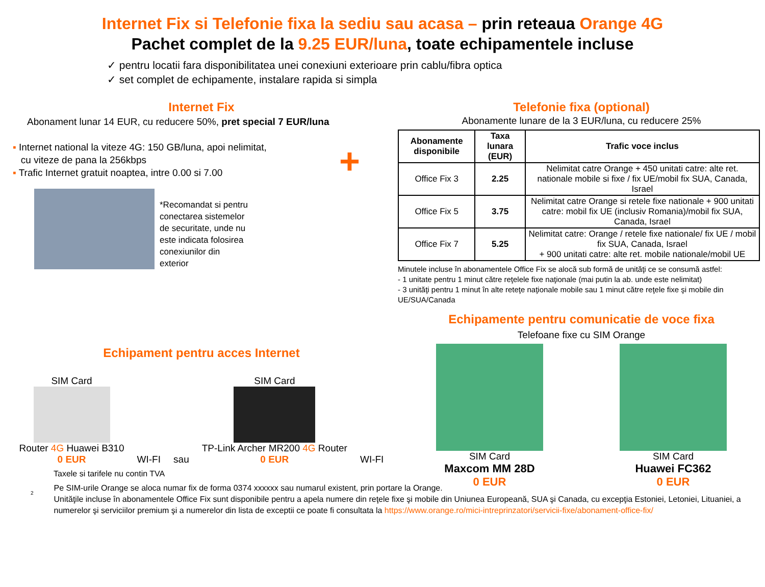Internet Fix si Telefonie fixa la sediu sau acasa – prin reteaua Orange 4G
Pachet complet de la 9.25 EUR/luna, toate echipamentele incluse
✓ pentru locatii fara disponibilitatea unei conexiuni exterioare prin cablu/fibra optica
✓ set complet de echipamente, instalare rapida si simpla
Internet Fix
Abonament lunar 14 EUR, cu reducere 50%, pret special 7 EUR/luna
▪ Internet national la viteze 4G: 150 GB/luna, apoi nelimitat,
cu viteze de pana la 256kbps
▪ Trafic Internet gratuit noaptea, intre 0.00 si 7.00
+
*Recomandat si pentru
conectarea sistemelor
de securitate, unde nu
este indicata folosirea
conexiunilor din
exterior
Echipament pentru acces Internet
SIM Card
Router 4G Huawei B310
0 EUR
WI-FI
sau
SIM Card
TP-Link Archer MR200 4G Router
0 EUR
WI-FI
Telefonie fixa (optional)
Abonamente lunare de la 3 EUR/luna, cu reducere 25%
| Abonamente disponibile | Taxa lunara (EUR) | Trafic voce inclus |
| --- | --- | --- |
| Office Fix 3 | 2.25 | Nelimitat catre Orange + 450 unitati catre: alte ret. nationale mobile si fixe / fix UE/mobil fix SUA, Canada, Israel |
| Office Fix 5 | 3.75 | Nelimitat catre Orange si retele fixe nationale + 900 unitati catre: mobil fix UE (inclusiv Romania)/mobil fix SUA, Canada, Israel |
| Office Fix 7 | 5.25 | Nelimitat catre: Orange / retele fixe nationale/ fix UE / mobil fix SUA, Canada, Israel + 900 unitati catre: alte ret. mobile nationale/mobil UE |
Minutele incluse în abonamentele Office Fix se alocă sub formă de unităţi ce se consumă astfel:
- 1 unitate pentru 1 minut către reţelele fixe naţionale (mai putin la ab. unde este nelimitat)
- 3 unităţi pentru 1 minut în alte reteţe naţionale mobile sau 1 minut către reţele fixe şi mobile din UE/SUA/Canada
Echipamente pentru comunicatie de voce fixa
Telefoane fixe cu SIM Orange
SIM Card
Maxcom MM 28D
0 EUR
SIM Card
Huawei FC362
0 EUR
Taxele si tarifele nu contin TVA
2
Pe SIM-urile Orange se aloca numar fix de forma 0374 xxxxxx sau numarul existent, prin portare la Orange.
Unităţile incluse în abonamentele Office Fix sunt disponibile pentru a apela numere din reţele fixe şi mobile din Uniunea Europeană, SUA şi Canada, cu excepţia Estoniei, Letoniei, Lituaniei, a numerelor şi serviciilor premium şi a numerelor din lista de exceptii ce poate fi consultata la https://www.orange.ro/mici-intreprinzatori/servicii-fixe/abonament-office-fix/